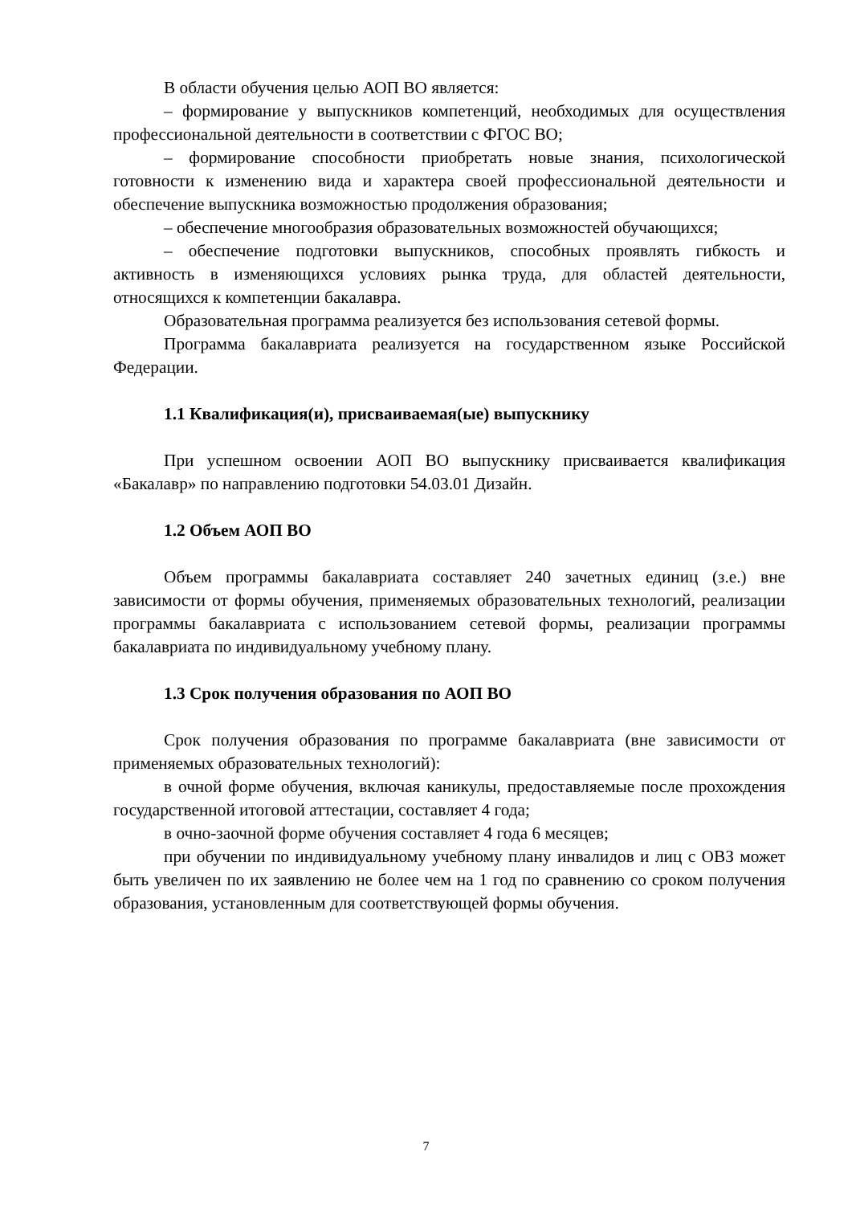В области обучения целью АОП ВО является:
– формирование у выпускников компетенций, необходимых для осуществления профессиональной деятельности в соответствии с ФГОС ВО;
– формирование способности приобретать новые знания, психологической готовности к изменению вида и характера своей профессиональной деятельности и обеспечение выпускника возможностью продолжения образования;
– обеспечение многообразия образовательных возможностей обучающихся;
– обеспечение подготовки выпускников, способных проявлять гибкость и активность в изменяющихся условиях рынка труда, для областей деятельности, относящихся к компетенции бакалавра.
Образовательная программа реализуется без использования сетевой формы.
Программа бакалавриата реализуется на государственном языке Российской Федерации.
1.1 Квалификация(и), присваиваемая(ые) выпускнику
При успешном освоении АОП ВО выпускнику присваивается квалификация «Бакалавр» по направлению подготовки 54.03.01 Дизайн.
1.2 Объем АОП ВО
Объем программы бакалавриата составляет 240 зачетных единиц (з.е.) вне зависимости от формы обучения, применяемых образовательных технологий, реализации программы бакалавриата с использованием сетевой формы, реализации программы бакалавриата по индивидуальному учебному плану.
1.3 Срок получения образования по АОП ВО
Срок получения образования по программе бакалавриата (вне зависимости от применяемых образовательных технологий):
в очной форме обучения, включая каникулы, предоставляемые после прохождения государственной итоговой аттестации, составляет 4 года;
в очно-заочной форме обучения составляет 4 года 6 месяцев;
при обучении по индивидуальному учебному плану инвалидов и лиц с ОВЗ может быть увеличен по их заявлению не более чем на 1 год по сравнению со сроком получения образования, установленным для соответствующей формы обучения.
7